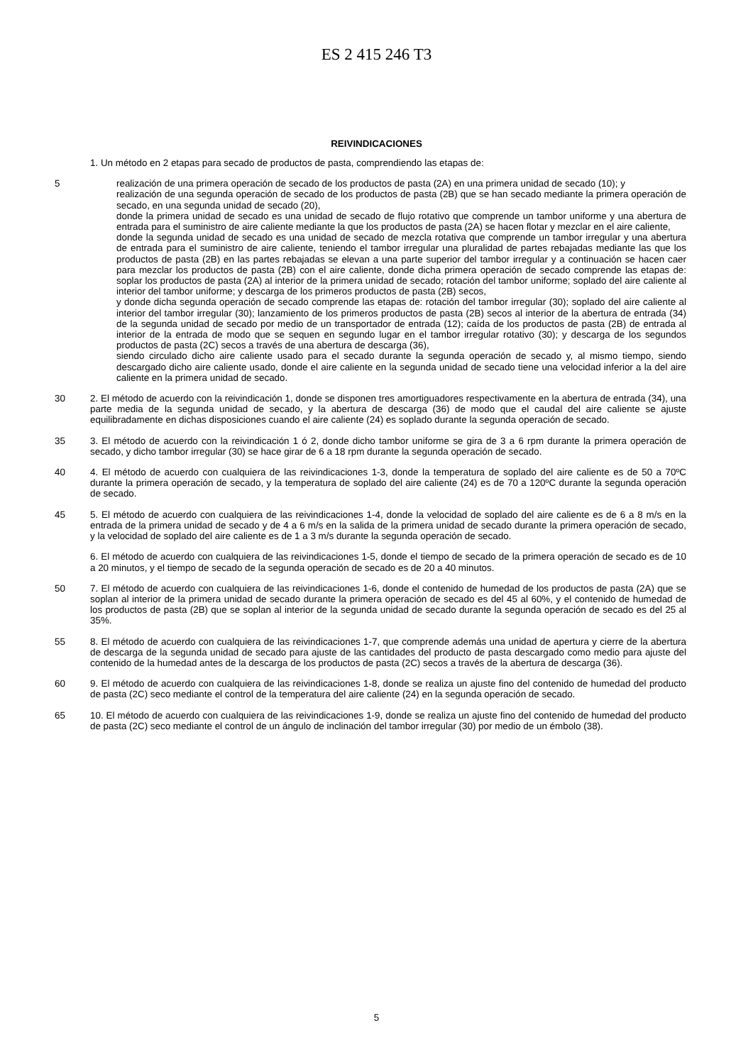ES 2 415 246 T3
REIVINDICACIONES
1. Un método en 2 etapas para secado de productos de pasta, comprendiendo las etapas de:
5 realización de una primera operación de secado de los productos de pasta (2A) en una primera unidad de secado (10); y
realización de una segunda operación de secado de los productos de pasta (2B) que se han secado mediante la primera operación de secado, en una segunda unidad de secado (20),
donde la primera unidad de secado es una unidad de secado de flujo rotativo que comprende un tambor uniforme y una abertura de entrada para el suministro de aire caliente mediante la que los productos de pasta (2A) se hacen flotar y mezclar en el aire caliente,
donde la segunda unidad de secado es una unidad de secado de mezcla rotativa que comprende un tambor irregular y una abertura de entrada para el suministro de aire caliente, teniendo el tambor irregular una pluralidad de partes rebajadas mediante las que los productos de pasta (2B) en las partes rebajadas se elevan a una parte superior del tambor irregular y a continuación se hacen caer para mezclar los productos de pasta (2B) con el aire caliente, donde dicha primera operación de secado comprende las etapas de: soplar los productos de pasta (2A) al interior de la primera unidad de secado; rotación del tambor uniforme; soplado del aire caliente al interior del tambor uniforme; y descarga de los primeros productos de pasta (2B) secos,
y donde dicha segunda operación de secado comprende las etapas de: rotación del tambor irregular (30); soplado del aire caliente al interior del tambor irregular (30); lanzamiento de los primeros productos de pasta (2B) secos al interior de la abertura de entrada (34) de la segunda unidad de secado por medio de un transportador de entrada (12); caída de los productos de pasta (2B) de entrada al interior de la entrada de modo que se sequen en segundo lugar en el tambor irregular rotativo (30); y descarga de los segundos productos de pasta (2C) secos a través de una abertura de descarga (36),
siendo circulado dicho aire caliente usado para el secado durante la segunda operación de secado y, al mismo tiempo, siendo descargado dicho aire caliente usado, donde el aire caliente en la segunda unidad de secado tiene una velocidad inferior a la del aire caliente en la primera unidad de secado.
30 2. El método de acuerdo con la reivindicación 1, donde se disponen tres amortiguadores respectivamente en la abertura de entrada (34), una parte media de la segunda unidad de secado, y la abertura de descarga (36) de modo que el caudal del aire caliente se ajuste equilibradamente en dichas disposiciones cuando el aire caliente (24) es soplado durante la segunda operación de secado.
35 3. El método de acuerdo con la reivindicación 1 ó 2, donde dicho tambor uniforme se gira de 3 a 6 rpm durante la primera operación de secado, y dicho tambor irregular (30) se hace girar de 6 a 18 rpm durante la segunda operación de secado.
40 4. El método de acuerdo con cualquiera de las reivindicaciones 1-3, donde la temperatura de soplado del aire caliente es de 50 a 70ºC durante la primera operación de secado, y la temperatura de soplado del aire caliente (24) es de 70 a 120ºC durante la segunda operación de secado.
45 5. El método de acuerdo con cualquiera de las reivindicaciones 1-4, donde la velocidad de soplado del aire caliente es de 6 a 8 m/s en la entrada de la primera unidad de secado y de 4 a 6 m/s en la salida de la primera unidad de secado durante la primera operación de secado, y la velocidad de soplado del aire caliente es de 1 a 3 m/s durante la segunda operación de secado.
6. El método de acuerdo con cualquiera de las reivindicaciones 1-5, donde el tiempo de secado de la primera operación de secado es de 10 a 20 minutos, y el tiempo de secado de la segunda operación de secado es de 20 a 40 minutos.
50 7. El método de acuerdo con cualquiera de las reivindicaciones 1-6, donde el contenido de humedad de los productos de pasta (2A) que se soplan al interior de la primera unidad de secado durante la primera operación de secado es del 45 al 60%, y el contenido de humedad de los productos de pasta (2B) que se soplan al interior de la segunda unidad de secado durante la segunda operación de secado es del 25 al 35%.
55 8. El método de acuerdo con cualquiera de las reivindicaciones 1-7, que comprende además una unidad de apertura y cierre de la abertura de descarga de la segunda unidad de secado para ajuste de las cantidades del producto de pasta descargado como medio para ajuste del contenido de la humedad antes de la descarga de los productos de pasta (2C) secos a través de la abertura de descarga (36).
60 9. El método de acuerdo con cualquiera de las reivindicaciones 1-8, donde se realiza un ajuste fino del contenido de humedad del producto de pasta (2C) seco mediante el control de la temperatura del aire caliente (24) en la segunda operación de secado.
65 10. El método de acuerdo con cualquiera de las reivindicaciones 1-9, donde se realiza un ajuste fino del contenido de humedad del producto de pasta (2C) seco mediante el control de un ángulo de inclinación del tambor irregular (30) por medio de un émbolo (38).
5